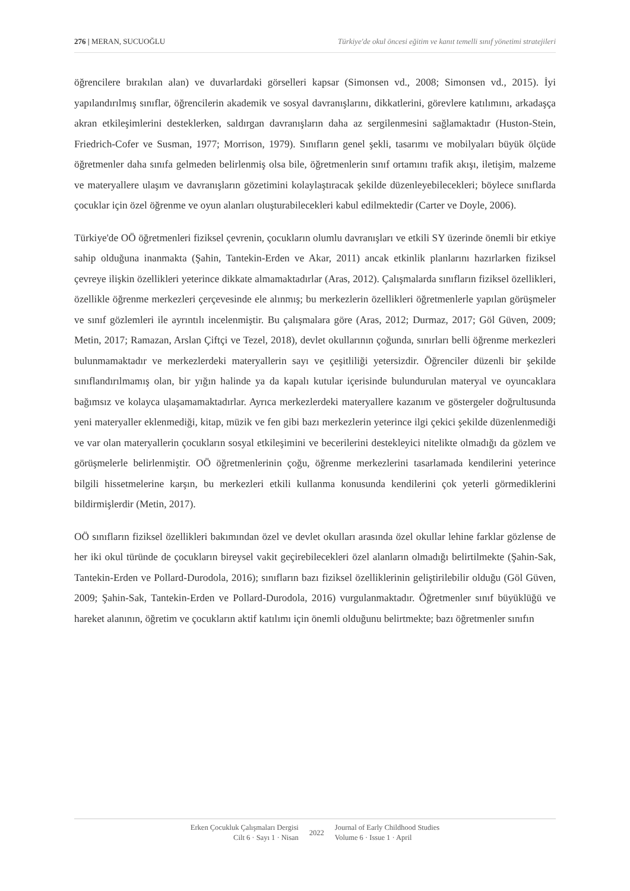276 | MERAN, SUCUOĞLU Türkiye'de okul öncesi eğitim ve kanıt temelli sınıf yönetimi stratejileri
öğrencilere bırakılan alan) ve duvarlardaki görselleri kapsar (Simonsen vd., 2008; Simonsen vd., 2015). İyi yapılandırılmış sınıflar, öğrencilerin akademik ve sosyal davranışlarını, dikkatlerini, görevlere katılımını, arkadaşça akran etkileşimlerini desteklerken, saldırgan davranışların daha az sergilenmesini sağlamaktadır (Huston-Stein, Friedrich-Cofer ve Susman, 1977; Morrison, 1979). Sınıfların genel şekli, tasarımı ve mobilyaları büyük ölçüde öğretmenler daha sınıfa gelmeden belirlenmiş olsa bile, öğretmenlerin sınıf ortamını trafik akışı, iletişim, malzeme ve materyallere ulaşım ve davranışların gözetimini kolaylaştıracak şekilde düzenleyebilecekleri; böylece sınıflarda çocuklar için özel öğrenme ve oyun alanları oluşturabilecekleri kabul edilmektedir (Carter ve Doyle, 2006).
Türkiye'de OÖ öğretmenleri fiziksel çevrenin, çocukların olumlu davranışları ve etkili SY üzerinde önemli bir etkiye sahip olduğuna inanmakta (Şahin, Tantekin-Erden ve Akar, 2011) ancak etkinlik planlarını hazırlarken fiziksel çevreye ilişkin özellikleri yeterince dikkate almamaktadırlar (Aras, 2012). Çalışmalarda sınıfların fiziksel özellikleri, özellikle öğrenme merkezleri çerçevesinde ele alınmış; bu merkezlerin özellikleri öğretmenlerle yapılan görüşmeler ve sınıf gözlemleri ile ayrıntılı incelenmiştir. Bu çalışmalara göre (Aras, 2012; Durmaz, 2017; Göl Güven, 2009; Metin, 2017; Ramazan, Arslan Çiftçi ve Tezel, 2018), devlet okullarının çoğunda, sınırları belli öğrenme merkezleri bulunmamaktadır ve merkezlerdeki materyallerin sayı ve çeşitliliği yetersizdir. Öğrenciler düzenli bir şekilde sınıflandırılmamış olan, bir yığın halinde ya da kapalı kutular içerisinde bulundurulan materyal ve oyuncaklara bağımsız ve kolayca ulaşamamaktadırlar. Ayrıca merkezlerdeki materyallere kazanım ve göstergeler doğrultusunda yeni materyaller eklenmediği, kitap, müzik ve fen gibi bazı merkezlerin yeterince ilgi çekici şekilde düzenlenmediği ve var olan materyallerin çocukların sosyal etkileşimini ve becerilerini destekleyici nitelikte olmadığı da gözlem ve görüşmelerle belirlenmiştir. OÖ öğretmenlerinin çoğu, öğrenme merkezlerini tasarlamada kendilerini yeterince bilgili hissetmelerine karşın, bu merkezleri etkili kullanma konusunda kendilerini çok yeterli görmediklerini bildirmişlerdir (Metin, 2017).
OÖ sınıfların fiziksel özellikleri bakımından özel ve devlet okulları arasında özel okullar lehine farklar gözlense de her iki okul türünde de çocukların bireysel vakit geçirebilecekleri özel alanların olmadığı belirtilmekte (Şahin-Sak, Tantekin-Erden ve Pollard-Durodola, 2016); sınıfların bazı fiziksel özelliklerinin geliştirilebilir olduğu (Göl Güven, 2009; Şahin-Sak, Tantekin-Erden ve Pollard-Durodola, 2016) vurgulanmaktadır. Öğretmenler sınıf büyüklüğü ve hareket alanının, öğretim ve çocukların aktif katılımı için önemli olduğunu belirtmekte; bazı öğretmenler sınıfın
Erken Çocukluk Çalışmaları Dergisi
Cilt 6 · Sayı 1 · Nisan
2022
Journal of Early Childhood Studies
Volume 6 · Issue 1 · April